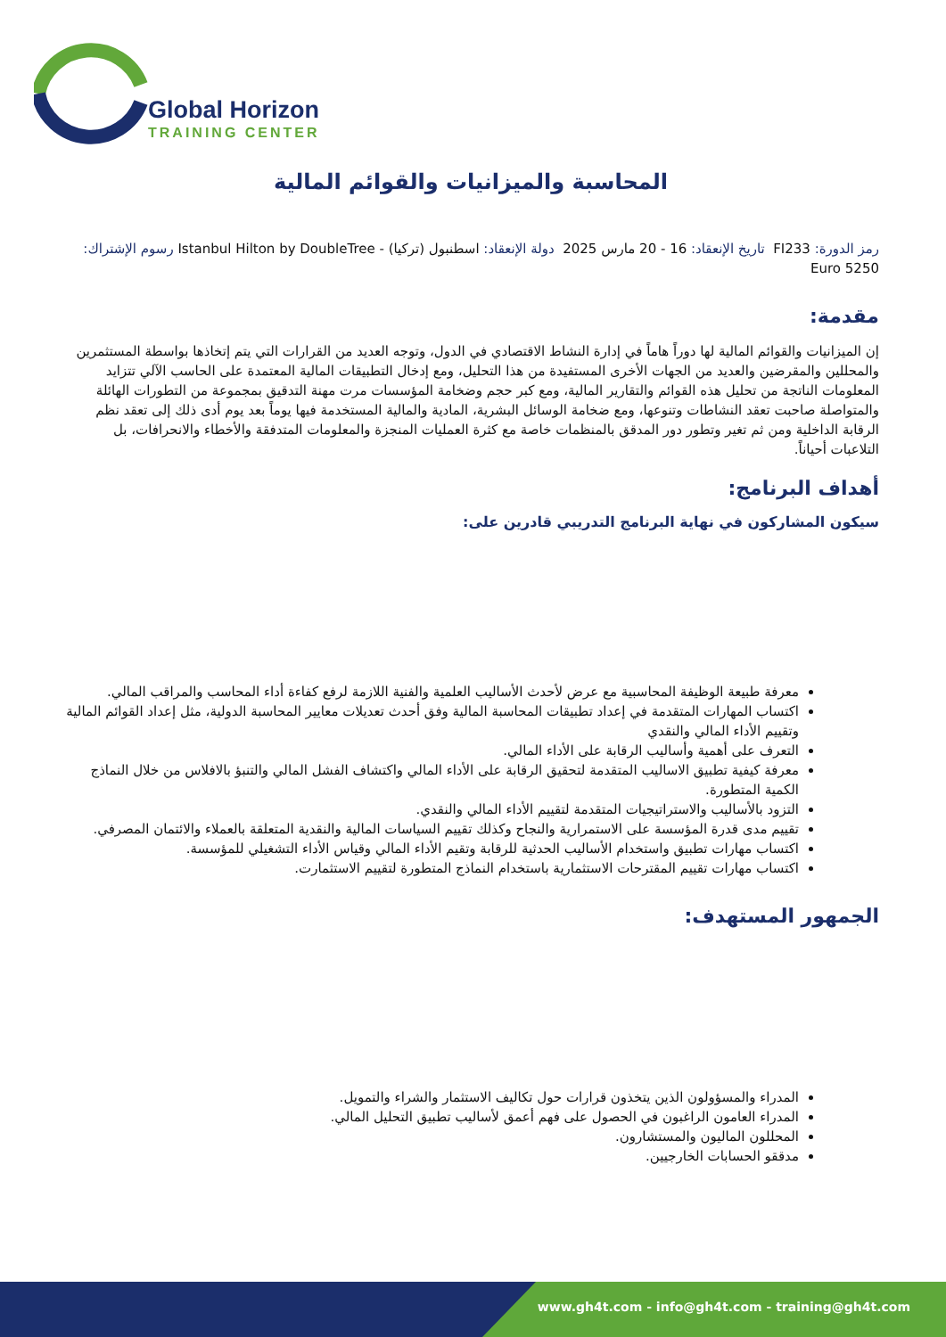Global Horizon
TRAINING CENTER
المحاسبة والميزانيات والقوائم المالية
رمز الدورة: FI233 تاريخ الإنعقاد: 16 - 20 مارس 2025 دولة الإنعقاد: اسطنبول (تركيا) - Istanbul Hilton by DoubleTree رسوم الإشتراك: 5250 Euro
مقدمة:
إن الميزانيات والقوائم المالية لها دوراً هاماً في إدارة النشاط الاقتصادي في الدول، وتوجه العديد من القرارات التي يتم إتخاذها بواسطة المستثمرين والمحللين والمقرضين والعديد من الجهات الأخرى المستفيدة من هذا التحليل، ومع إدخال التطبيقات المالية المعتمدة على الحاسب الآلي تتزايد المعلومات الناتجة من تحليل هذه القوائم والتقارير المالية، ومع كبر حجم وضخامة المؤسسات مرت مهنة التدقيق بمجموعة من التطورات الهائلة والمتواصلة صاحبت تعقد النشاطات وتنوعها، ومع ضخامة الوسائل البشرية، المادية والمالية المستخدمة فيها يوماً بعد يوم أدى ذلك إلى تعقد نظم الرقابة الداخلية ومن ثم تغير وتطور دور المدقق بالمنظمات خاصة مع كثرة العمليات المنجزة والمعلومات المتدفقة والأخطاء والانحرافات، بل التلاعبات أحياناً.
أهداف البرنامج:
سيكون المشاركون في نهاية البرنامج التدريبي قادرين على:
معرفة طبيعة الوظيفة المحاسبية مع عرض لأحدث الأساليب العلمية والفنية اللازمة لرفع كفاءة أداء المحاسب والمراقب المالي.
اكتساب المهارات المتقدمة في إعداد تطبيقات المحاسبة المالية وفق أحدث تعديلات معايير المحاسبة الدولية، مثل إعداد القوائم المالية وتقييم الأداء المالي والنقدي
التعرف على أهمية وأساليب الرقابة على الأداء المالي.
معرفة كيفية تطبيق الاساليب المتقدمة لتحقيق الرقابة على الأداء المالي واكتشاف الفشل المالي والتنبؤ بالافلاس من خلال النماذج الكمية المتطورة.
التزود بالأساليب والاستراتيجيات المتقدمة لتقييم الأداء المالي والنقدي.
تقييم مدى قدرة المؤسسة على الاستمرارية والنجاح وكذلك تقييم السياسات المالية والنقدية المتعلقة بالعملاء والائتمان المصرفي.
اكتساب مهارات تطبيق واستخدام الأساليب الحدثية للرقابة وتقيم الأداء المالي وقياس الأداء التشغيلي للمؤسسة.
اكتساب مهارات تقييم المقترحات الاستثمارية باستخدام النماذج المتطورة لتقييم الاستثمارت.
الجمهور المستهدف:
المدراء والمسؤولون الذين يتخذون قرارات حول تكاليف الاستثمار والشراء والتمويل.
المدراء العامون الراغبون في الحصول على فهم أعمق لأساليب تطبيق التحليل المالي.
المحللون الماليون والمستشارون.
مدققو الحسابات الخارجيين.
www.gh4t.com - info@gh4t.com - training@gh4t.com